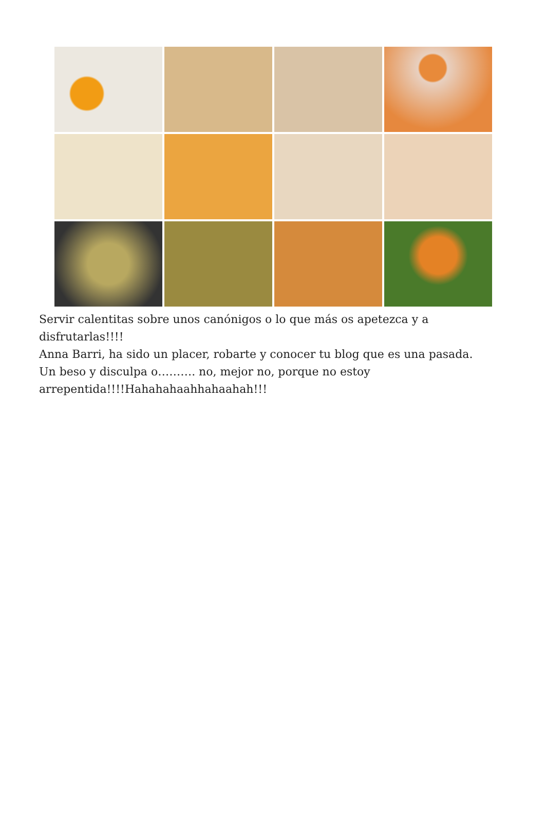Servir calentitas sobre unos canónigos o lo que más os apetezca y a disfrutarlas!!!!
Anna Barri, ha sido un placer, robarte y conocer tu blog que es una pasada.
Un beso y disculpa o………. no, mejor no, porque no estoy arrepentida!!!!Hahahahaahhahaahah!!!